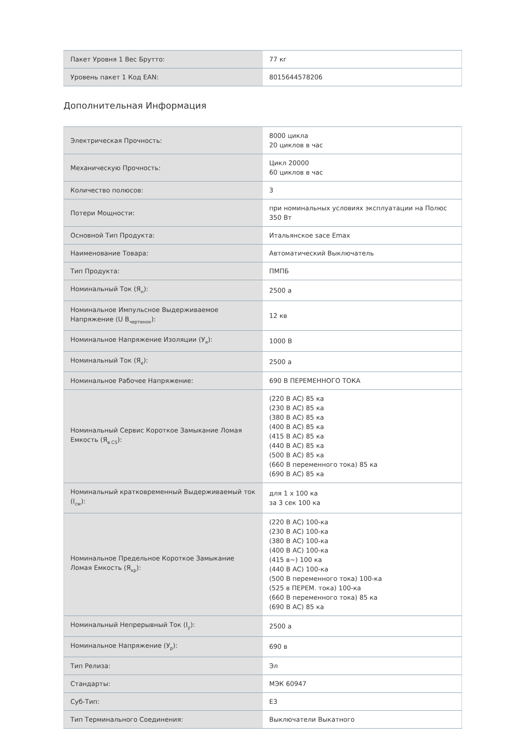| Пакет Уровня 1 Вес Брутто: | 77 кг |
| Уровень пакет 1 Код EAN: | 8015644578206 |
Дополнительная Информация
| Электрическая Прочность: | 8000 цикла 20 циклов в час |
| Механическую Прочность: | Цикл 20000 60 циклов в час |
| Количество полюсов: | 3 |
| Потери Мощности: | при номинальных условиях эксплуатации на Полюс 350 Вт |
| Основной Тип Продукта: | Итальянское sace Emax |
| Наименование Товара: | Автоматический Выключатель |
| Тип Продукта: | ПМПБ |
| Номинальный Ток (Я<sub>н</sub>): | 2500 а |
| Номинальное Импульсное Выдерживаемое Напряжение (U В<sub>чертенок</sub>): | 12 кв |
| Номинальное Напряжение Изоляции (У<sub>я</sub>): | 1000 В |
| Номинальный Ток (Я<sub>е</sub>): | 2500 а |
| Номинальное Рабочее Напряжение: | 690 В ПЕРЕМЕННОГО ТОКА |
| Номинальный Сервис Короткое Замыкание Ломая Емкость (Я<sub>в CS</sub>): | (220 В AC) 85 ка (230 В AC) 85 ка (380 В AC) 85 ка (400 В AC) 85 ка (415 В AC) 85 ка (440 В AC) 85 ка (500 В AC) 85 ка (660 В переменного тока) 85 ка (690 В AC) 85 ка |
| Номинальный кратковременный Выдерживаемый ток (I<sub>cw</sub>): | для 1 х 100 ка за 3 сек 100 ка |
| Номинальное Предельное Короткое Замыкание Ломая Емкость (Я<sub>кр</sub>): | (220 В AC) 100-ка (230 В AC) 100-ка (380 В AC) 100-ка (400 В AC) 100-ка (415 в~) 100 ка (440 В AC) 100-ка (500 В переменного тока) 100-ка (525 в ПЕРЕМ. тока) 100-ка (660 В переменного тока) 85 ка (690 В AC) 85 ка |
| Номинальный Непрерывный Ток (I<sub>у</sub>): | 2500 а |
| Номинальное Напряжение (У<sub>р</sub>): | 690 в |
| Тип Релиза: | Эл |
| Стандарты: | МЭК 60947 |
| Суб-Тип: | E3 |
| Тип Терминального Соединения: | Выключатели Выкатного |